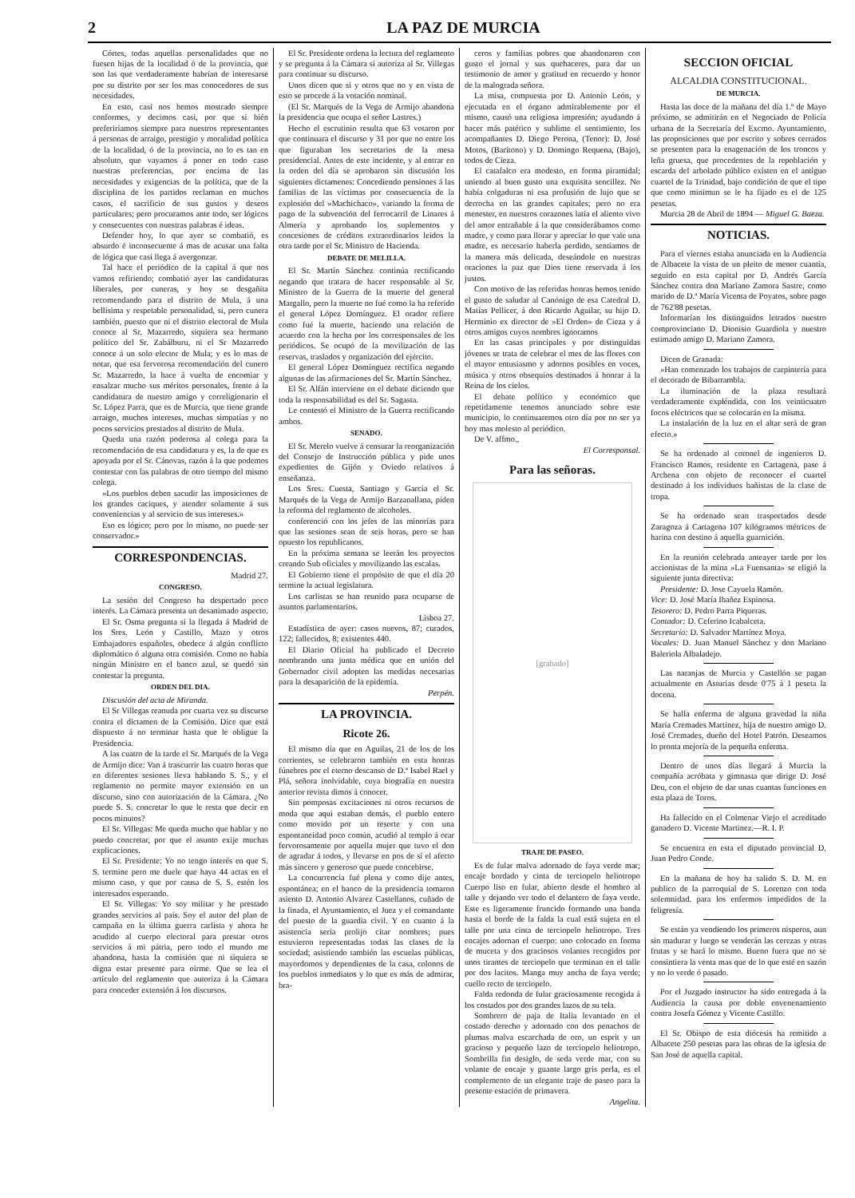2 LA PAZ DE MURCIA
Córtes, todas aquellas personalidades que no fuesen hijas de la localidad ó de la provincia, que son las que verdaderamente habrían de interesarse por su distrito por ser los mas conocedores de sus necesidades.
En esto, casi nos hemos mostrado siempre conformes, y decimos casi, por que si bién preferiríamos siempre para nuestros representantes á personas de arraigo, prestigio y moralidad política de la localidad, ó de la provincia, no lo es tan en absoluto, que vayamos á poner en todo caso nuestras preferencias, por encima de las necesidades y exigencias de la política, que de la disciplina de los partidos reclaman en muchos casos, el sacrificio de sus gustos y deseos particulares; pero procuramos ante todo, ser lógicos y consecuentes con nuestras palabras é ideas.
Defender hoy, lo que ayer se combatió, es absurdo é inconsecuente á mas de acusar una falta de lógica que casi llega á avergonzar.
Tal hace el periódico de la capital á que nos vamos refiriendo; combatió ayer las candidaturas liberales, por cuneras, y hoy se desgañita recomendando para el distrito de Mula, á una bellísima y respetable personalidad, si, pero cunera también, puesto que ni el distrito electoral de Mula conoce al Sr. Mazarredo, siquiera sea hermano político del Sr. Zabálburu, ni el Sr Mazarredo conoce á un solo elector de Mula; y es lo mas de notar, que esa fervorosa recomendación del cunero Sr. Mazarredo, la hace á vuelta de encomiar y ensalzar mucho sus méritos personales, frente á la candidatura de nuestro amigo y correligionario el Sr. López Parra, que es de Murcia, que tiene grande arraigo, muchos intereses, muchas simpatías y no pocos servicios prestados al distrito de Mula.
Queda una razón poderosa al colega para la recomendación de esa candidatura y es, la de que es apoyada por el Sr. Cánovas, razón á la que podemos contestar con las palabras de otro tiempo del mismo colega.
»Los pueblos deben sacudir las imposiciones de los grandes caciques, y atender solamente á sus conveniencias y al servicio de sus intereses.»
Eso es lógico; pero por lo mismo, no puede ser conservador.»
CORRESPONDENCIAS.
Madrid 27.
CONGRESO.
La sesión del Congreso ha despertado poco interés. La Cámara presenta un desanimado aspecto.
El Sr. Osma pregunta si la llegada á Madrid de los Sres. León y Castillo, Mazo y otros Embajadores españoles, obedece á algún conflicto diplomático ó alguna otra comisión. Como no había ningún Ministro en el banco azul, se quedó sin contestar la pregunta.
ORDEN DEL DIA.
Discusión del acta de Miranda.
El Sr Villegas reanuda por cuarta vez su discurso contra el dictamen de la Comisión. Dice que está dispuesto á no terminar hasta que le obligue la Presidencia.
A las cuatro de la tarde el Sr. Marqués de la Vega de Armijo dice: Van á trascurrir las cuatro horas que en diferentes sesiones lleva hablando S. S., y el reglamento no permite mayor extensión en un discurso, sino con autorización de la Cámara. ¿No puede S. S. concretar lo que le resta que decir en pocos minutos?
El Sr. Villegas: Me queda mucho que hablar y no puedo concretar, por que el asunto exije muchas explicaciones.
El Sr. Presidente: Yo no tengo interés en que S. S. termine pero me duele que haya 44 actas en el mismo caso, y que por causa de S. S. estén los interesados esperando.
El Sr. Villegas: Yo soy militar y he prestado grandes servicios al país. Soy el autor del plan de campaña en la última guerra carlista y ahora he acudido al cuerpo electoral para prestar otros servicios á mi pátria, pero todo el mundo me abandona, hasta la comisión que ni siquiera se digna estar presente para oirme. Que se lea el artículo del reglamento que autoriza á la Cámara para conceder extensión á los discursos.
El Sr. Presidente ordena la lectura del reglamento y se pregunta á la Cámara si autoriza al Sr. Villegas para continuar su discurso.
Unos dicen que si y otros que no y en vista de esto se procede á la votación nominal.
(El Sr. Marqués de la Vega de Armijo abandona la presidencia que ocupa el señor Lastres.)
Hecho el escrutinio resulta que 63 votaron por que continuara el discurso y 31 por que no entre los que figuraban los secretarios de la mesa presidencial. Antes de este incidente, y al entrar en la orden del día se aprobaron sin discusión los siguientes dictamenes: Concediendo pensiones á las familias de las víctimas por consecuencia de la explosión del »Machichaco», variando la forma de pago de la subvención del ferrocarril de Linares á Almería y aprobando los suplementos y concesiones de créditos extraordinarios leidos la otra tarde por el Sr. Ministro de Hacienda.
DEBATE DE MELILLA.
El Sr. Martín Sánchez continúa rectificando negando que tratara de hacer responsable al Sr. Ministro de la Guerra de la muerte del general Margallo, pero la muerte no fué como la ha referido el general López Domínguez. El orador refiere como fué la muerte, haciendo una relación de acuerdo con la hecha por los corresponsales de los periódicos. Se ocupó de la movilización de las reservas, traslados y organización del ejército.
El general López Domínguez rectifica negando algunas de las afirmaciones del Sr. Martín Sánchez.
El Sr. Alfán interviene en el debate diciendo que toda la responsabilidad es del Sr. Sagasta.
Le contestó el Ministro de la Guerra rectificando ambos.
SENADO.
El Sr. Merelo vuelve á censurar la reorganización del Consejo de Instrucción pública y pide unos expedientes de Gijón y Oviedo relativos á enseñanza.
Los Sres. Cuesta, Santiago y García el Sr. Marqués de la Vega de Armijo Barzanallana, piden la reforma del reglamento de alcoholes.
conferenció con los jefes de las minorías para que las sesiones sean de seis horas, pero se han opuesto los republicanos.
En la próxima semana se leerán los proyectos creando Sub oficiales y movilizando las escalas.
El Gobierno tiene el propósito de que el día 20 termine la actual legislatura.
Los carlistas se han reunido para ocuparse de asuntos parlamentarios.
Lisboa 27.
Estadística de ayer: casos nuevos, 87; curados, 122; fallecidos, 8; existentes 440.
El Diario Oficial ha publicado el Decreto nombrando una junta médica que en unión del Gobernador civil adopten las medidas necesarias para la desaparición de la epidemia.
Perpén.
LA PROVINCIA.
Ricote 26.
El mismo día que en Aguilas, 21 de los de los corrientes, se celebraron también en esta honras fúnebres por el eterno descanso de D.ª Isabel Rael y Plá, señora inolvidable, cuya biografía en nuestra anterior revista dimos á conocer.
Sin pomposas excitaciones ni otros recursos de moda que aqui estaban demás, el pueblo entero como movido por un resorte y con una espontaneidad poco común, acudió al templo á orar fervorosamente por aquella mujer que tuvo el don de agradar á todos, y llevarse en pos de sí el afecto más sincero y generoso que puede concebirse.
La concurrencia fué plena y como dije antes, espontánea; en el banco de la presidencia tomaron asiento D. Antonio Alvarez Castellanos, cuñado de la finada, el Ayuntamiento, el Juez y el comandante del puesto de la guardia civil. Y en cuanto á la asistencia sería prolijo citar nombres; pues estuvieron representadas todas las clases de la sociedad; asistiendo también las escuelas públicas, mayordomos y dependientes de la casa, colonos de los pueblos inmediatos y lo que es más de admirar, bra-
ceros y familias pobres que abandonaron con gusto el jornal y sus quehaceres, para dar un testimonio de amor y gratitud en recuerdo y honor de la malograda señora.
La misa, compuesta por D. Antonio León, y ejecutada en el órgano admirablemente por el mismo, causó una religiosa impresión; ayudando á hacer más patético y sublime el sentimiento, los acompañantes D. Diego Perona, (Tenor): D. José Motos, (Barítono) y D. Domingo Requena, (Bajo), todos de Cieza.
El catafalco era modesto, en forma piramidal; uniendo al buen gusto una exquisita sencillez. No había colgaduras ni esa profusión de lujo que se derrocha en las grandes capitales; pero no era menester, en nuestros corazones latía el aliento vivo del amor entrañable á la que considerábamos como madre, y como para llorar y apreciar lo que vale una madre, es necesario haberla perdido, sentíamos de la manera más delicada, deseándole en nuestras oraciones la paz que Dios tiene reservada á los justos.
Con motivo de las referidas honras hemos tenido el gusto de saludar al Canónigo de esa Catedral D. Matías Pellicer, á don Ricardo Aguilar, su hijo D. Herminio ex director de »El Orden» de Cieza y á otros amigos cuyos nombres ignoramos
En las casas principales y por distinguidas jóvenes se trata de celebrar el mes de las flores con el mayor entusiasmo y adornos posibles en voces, música y otros obsequios destinados á honrar á la Reina de los cielos.
El debate político y económico que repetidamente tenemos anunciado sobre este municipio, lo continuaremos otro día por no ser ya hoy mas molesto al periódico.
De V. affmo.,
El Corresponsal.
Para las señoras.
[grabado]
TRAJE DE PASEO.
Es de fular malva adornado de faya verde mar; encaje bordado y cinta de terciopelo heliotropo Cuerpo liso en fular, abierto desde el hombro al talle y dejando ver todo el delantero de faya verde. Este es ligeramente fruncido formando una banda hasta el borde de la falda la cual está sujeta en el talle por una cinta de terciopelo heliotropo. Tres encajes adornan el cuerpo: uno colocado en forma de muceta y dos graciosos volantes recogidos por unos tirantes de terciopelo que terminan en el talle por dos lacitos. Manga muy ancha de faya verde; cuello recto de terciopelo.
Falda redonda de fular graciosamente recogida á los costados por dos grandes lazos de su tela.
Sombrero de paja de Italia levantado en el costado derecho y adornado con dos penachos de plumas malva escarchada de oro, un esprit y un gracioso y pequeño lazo de terciopelo heliotropo. Sombrilla fin desiglo, de seda verde mar, con su volante de encaje y guante largo gris perla, es el complemento de un elegante traje de paseo para la presente estación de primavera.
Angelita.
SECCION OFICIAL
ALCALDIA CONSTITUCIONAL.
DE MURCIA.
Hasta las doce de la mañana del día 1.º de Mayo próximo, se admitirán en el Negociado de Policía urbana de la Secretaría del Excmo. Ayuntamiento, las proposiciones que por escrito y sobres cerrados se presenten para la enagenación de los troncos y leña gruesa, que procedentes de la repoblación y escarda del arbolado público existen en el antiguo cuartel de la Trinidad, bajo condición de que el tipo que como minimun se le ha fijado es el de 125 pesetas.
Murcia 28 de Abril de 1894 — Miguel G. Baeza.
NOTICIAS.
Para el viernes estaba anunciada en la Audiencia de Albacete la vista de un pleito de menor cuantía, seguido en esta capital por D. Andrés García Sánchez contra don Mariano Zamora Sastre, como marido de D.ª María Vicenta de Poyatos, sobre pago de 762'88 pesetas.
Informarían los distinguidos letrados nuestro comprovinciano D. Dionisio Guardiola y nuestro estimado amigo D. Mariano Zamora.
Dicen de Granada:
»Han comenzado los trabajos de carpintería para el decorado de Bibarrambla.
La iluminación de la plaza resultará verdaderamente expléndida, con los veinticuatro focos eléctricos que se colocarán en la misma.
La instalación de la luz en el altar será de gran efecto.»
Se ha ordenado al coronel de ingenieros D. Francisco Ramos, residente en Cartagena, pase á Archena con objeto de reconocer el cuartel destinado á los individuos bañistas de la clase de tropa.
Se ha ordenado sean trasportados desde Zaragoza á Cartagena 107 kilógramos métricos de harina con destino á aquella guarnición.
En la reunión celebrada anteayer tarde por los accionistas de la mina »La Fuensanta» se eligió la siguiente junta directiva:
Presidente: D. Jose Cayuela Ramón.
Vice: D. José María Ibañez Espinosa.
Tesorero: D. Pedro Parra Piqueras.
Contador: D. Ceferino Icabalceta.
Secretario: D. Salvador Martínez Moya.
Vocales: D. Juan Manuel Sánchez y don Mariano Baleriola Albaladejo.
Las naranjas de Murcia y Castellón se pagan actualmente en Asturias desde 0'75 á 1 peseta la docena.
Se halla enferma de alguna gravedad la niña María Cremades Martínez, hija de nuestro amigo D. José Cremades, dueño del Hotel Patrón. Deseamos lo pronta mejoría de la pequeña enferma.
Dentro de unos días llegará á Murcia la compañía acróbata y gimnasta que dirige D. José Deu, con el objeto de dar unas cuantas funciones en esta plaza de Toros.
Ha fallecido en el Colmenar Viejo el acreditado ganadero D. Vicente Martinez.—R. I. P.
Se encuentra en esta el diputado provincial D. Juan Pedro Conde.
En la mañana de hoy ha salido S. D. M. en publico de la parroquial de S. Lorenzo con toda solemnidad. para los enfermos impedidos de la feligresía.
Se están ya vendiendo los primeros nísperos, aun sin madurar y luego se venderán las cerezas y otras frutas y se hará lo mismo. Bueno fuera que no se consintiera la venta mas que de lo que esté en sazón y no lo verde ó pasado.
Por el Juzgado instructor ha sido entregada á la Audiencia la causa por doble envenenamiento contra Josefa Gómez y Vicente Castillo.
El Sr. Obispo de esta diócesis ha remitido a Albacete 250 pesetas para las obras de la iglesia de San José de aquella capital.